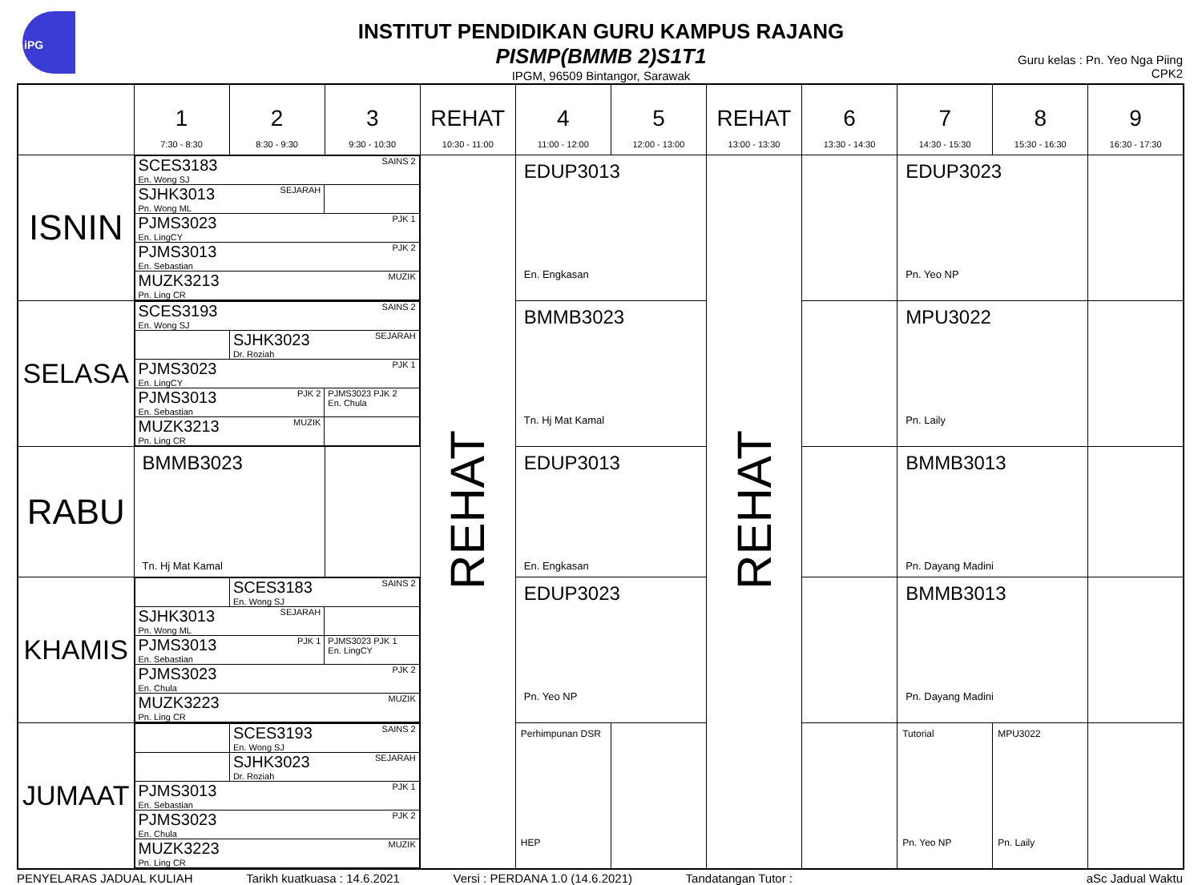iPG
INSTITUT PENDIDIKAN GURU KAMPUS RAJANG
PISMP(BMMB 2)S1T1
IPGM, 96509 Bintangor, Sarawak
Guru kelas : Pn. Yeo Nga Piing
CPK2
| | 1 7:30 - 8:30 | 2 8:30 - 9:30 | 3 9:30 - 10:30 | REHAT 10:30 - 11:00 | 4 11:00 - 12:00 | 5 12:00 - 13:00 | REHAT 13:00 - 13:30 | 6 13:30 - 14:30 | 7 14:30 - 15:30 | 8 15:30 - 16:30 | 9 16:30 - 17:30 |
| ISNIN | / SCES3183 SAINS 2 En. Wong SJ / / / SJHK3013 SEJARAH Pn. Wong ML / / / PJMS3023 PJK 1 En. LingCY / / / PJMS3013 PJK 2 En. Sebastian / / / MUZK3213 MUZIK Pn. Ling CR / / | | | REHAT | EDUP3013 En. Engkasan | | REHAT | | EDUP3023 Pn. Yeo NP | | |
| SELASA | / SCES3193 SAINS 2 En. Wong SJ / / / / / SJHK3023 SEJARAH Dr. Roziah / / / PJMS3023 PJK 1 En. LingCY / / / / PJMS3013 PJK 2 En. Sebastian / / PJMS3023 PJK 2 En. Chula / / MUZK3213 MUZIK Pn. Ling CR / / / | | | | BMMB3023 Tn. Hj Mat Kamal | | | | MPU3022 Pn. Laily | | |
| RABU | BMMB3023 Tn. Hj Mat Kamal | | | | EDUP3013 En. Engkasan | | | | BMMB3013 Pn. Dayang Madini | | |
| KHAMIS | / / SCES3183 SAINS 2 En. Wong SJ / / / SJHK3013 SEJARAH Pn. Wong ML / / / / PJMS3013 PJK 1 En. Sebastian / / PJMS3023 PJK 1 En. LingCY / / PJMS3023 PJK 2 En. Chula / / / / MUZK3223 MUZIK Pn. Ling CR / / / | | | | EDUP3023 Pn. Yeo NP | | | | BMMB3013 Pn. Dayang Madini | | |
| JUMAAT | / / SCES3193 SAINS 2 En. Wong SJ / / / SJHK3023 SEJARAH Dr. Roziah / / PJMS3013 PJK 1 En. Sebastian / / / PJMS3023 PJK 2 En. Chula / / / MUZK3223 MUZIK Pn. Ling CR / / | | | | Perhimpunan DSR HEP | | | | Tutorial Pn. Yeo NP | MPU3022 Pn. Laily | |
PENYELARAS JADUAL KULIAH Tarikh kuatkuasa : 14.6.2021 Versi : PERDANA 1.0 (14.6.2021) Tandatangan Tutor : aSc Jadual Waktu